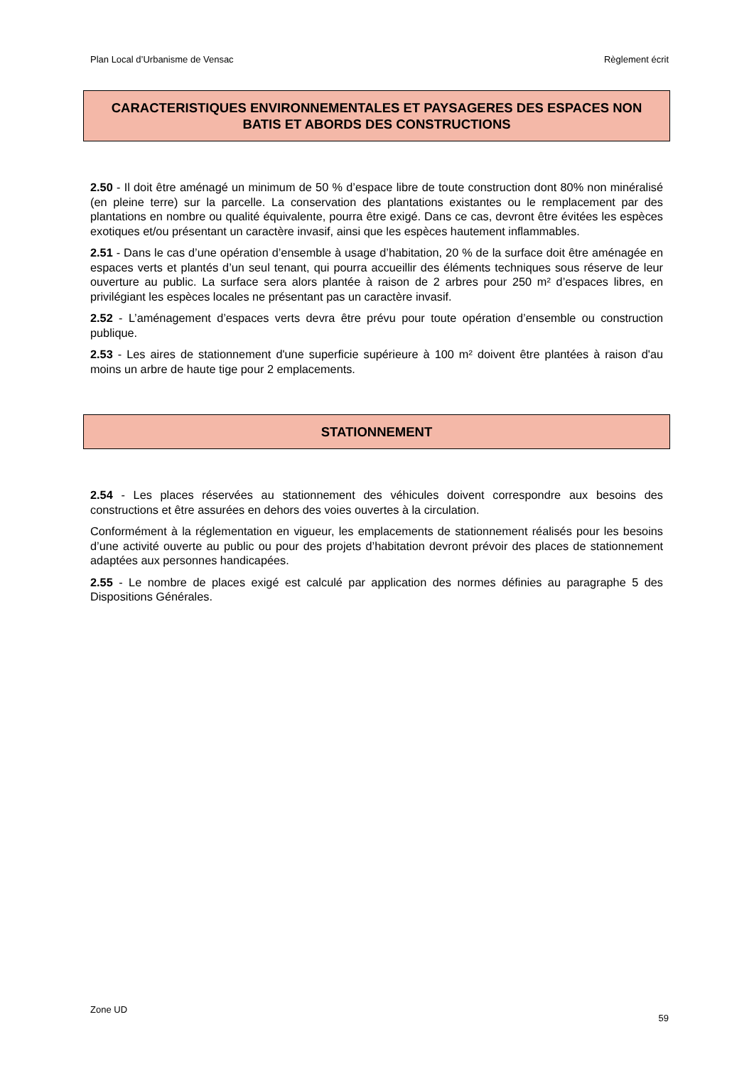Plan Local d’Urbanisme de Vensac Règlement écrit
CARACTERISTIQUES ENVIRONNEMENTALES ET PAYSAGERES DES ESPACES NON BATIS ET ABORDS DES CONSTRUCTIONS
2.50 - Il doit être aménagé un minimum de 50 % d’espace libre de toute construction dont 80% non minéralisé (en pleine terre) sur la parcelle. La conservation des plantations existantes ou le remplacement par des plantations en nombre ou qualité équivalente, pourra être exigé. Dans ce cas, devront être évitées les espèces exotiques et/ou présentant un caractère invasif, ainsi que les espèces hautement inflammables.
2.51 - Dans le cas d’une opération d’ensemble à usage d’habitation, 20 % de la surface doit être aménagée en espaces verts et plantés d’un seul tenant, qui pourra accueillir des éléments techniques sous réserve de leur ouverture au public. La surface sera alors plantée à raison de 2 arbres pour 250 m² d’espaces libres, en privilégiant les espèces locales ne présentant pas un caractère invasif.
2.52 - L’aménagement d’espaces verts devra être prévu pour toute opération d’ensemble ou construction publique.
2.53 - Les aires de stationnement d'une superficie supérieure à 100 m² doivent être plantées à raison d'au moins un arbre de haute tige pour 2 emplacements.
STATIONNEMENT
2.54 - Les places réservées au stationnement des véhicules doivent correspondre aux besoins des constructions et être assurées en dehors des voies ouvertes à la circulation.
Conformément à la réglementation en vigueur, les emplacements de stationnement réalisés pour les besoins d’une activité ouverte au public ou pour des projets d’habitation devront prévoir des places de stationnement adaptées aux personnes handicapées.
2.55 - Le nombre de places exigé est calculé par application des normes définies au paragraphe 5 des Dispositions Générales.
Zone UD 59